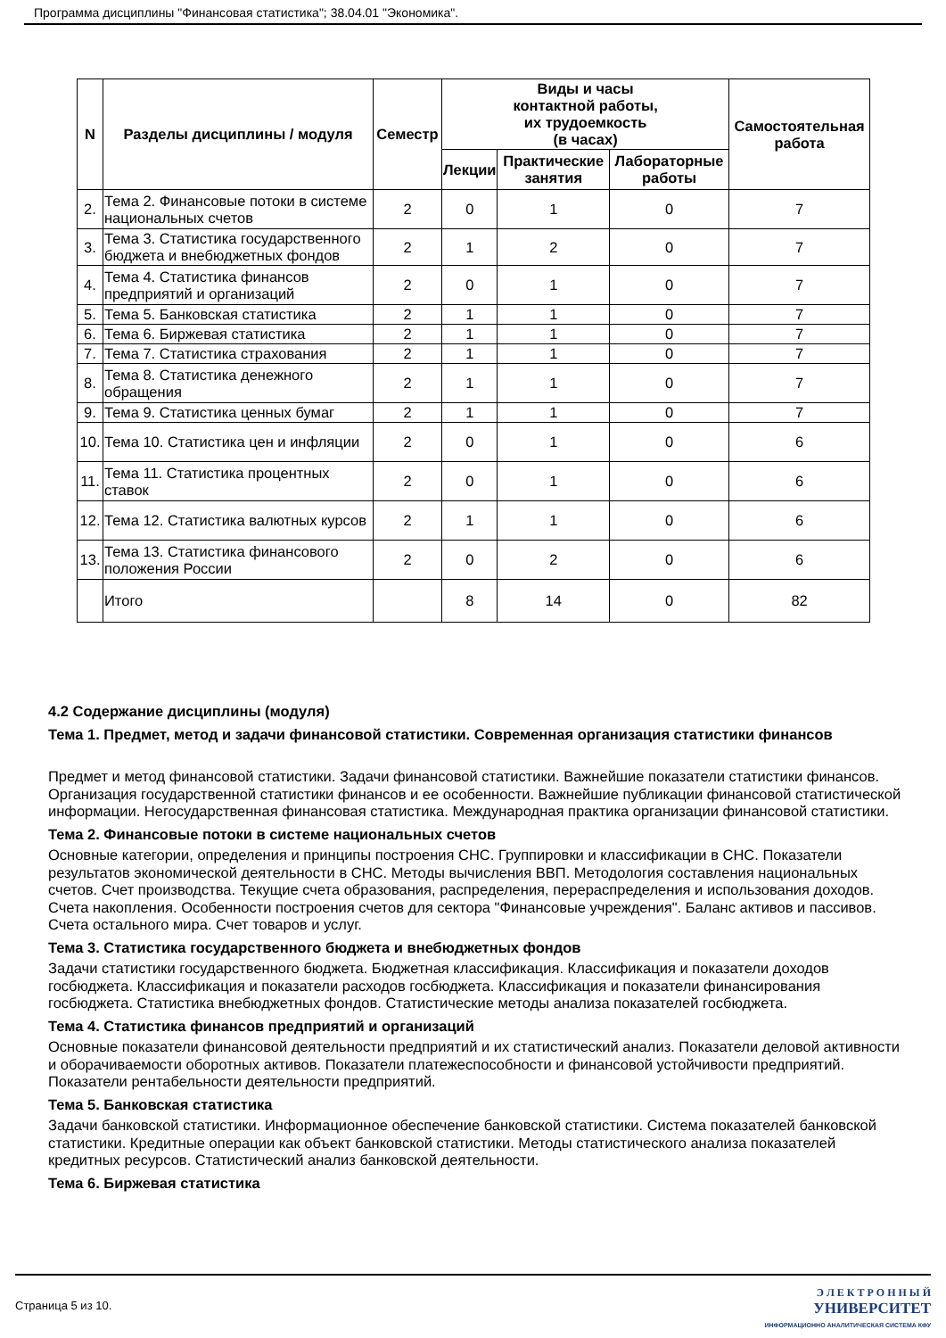Программа дисциплины "Финансовая статистика"; 38.04.01 "Экономика".
| N | Разделы дисциплины / модуля | Семестр | Виды и часы контактной работы, их трудоемкость (в часах) | | | Самостоятельная работа |
| --- | --- | --- | --- | --- | --- | --- |
| | | | Лекции | Практические занятия | Лабораторные работы | |
| 2. | Тема 2. Финансовые потоки в системе национальных счетов | 2 | 0 | 1 | 0 | 7 |
| 3. | Тема 3. Статистика государственного бюджета и внебюджетных фондов | 2 | 1 | 2 | 0 | 7 |
| 4. | Тема 4. Статистика финансов предприятий и организаций | 2 | 0 | 1 | 0 | 7 |
| 5. | Тема 5. Банковская статистика | 2 | 1 | 1 | 0 | 7 |
| 6. | Тема 6. Биржевая статистика | 2 | 1 | 1 | 0 | 7 |
| 7. | Тема 7. Статистика страхования | 2 | 1 | 1 | 0 | 7 |
| 8. | Тема 8. Статистика денежного обращения | 2 | 1 | 1 | 0 | 7 |
| 9. | Тема 9. Статистика ценных бумаг | 2 | 1 | 1 | 0 | 7 |
| 10. | Тема 10. Статистика цен и инфляции | 2 | 0 | 1 | 0 | 6 |
| 11. | Тема 11. Статистика процентных ставок | 2 | 0 | 1 | 0 | 6 |
| 12. | Тема 12. Статистика валютных курсов | 2 | 1 | 1 | 0 | 6 |
| 13. | Тема 13. Статистика финансового положения России | 2 | 0 | 2 | 0 | 6 |
| | Итого | | 8 | 14 | 0 | 82 |
4.2 Содержание дисциплины (модуля)
Тема 1. Предмет, метод и задачи финансовой статистики. Современная организация статистики финансов
Предмет и метод финансовой статистики. Задачи финансовой статистики. Важнейшие показатели статистики финансов. Организация государственной статистики финансов и ее особенности. Важнейшие публикации финансовой статистической информации. Негосударственная финансовая статистика. Международная практика организации финансовой статистики.
Тема 2. Финансовые потоки в системе национальных счетов
Основные категории, определения и принципы построения СНС. Группировки и классификации в СНС. Показатели результатов экономической деятельности в СНС. Методы вычисления ВВП. Методология составления национальных счетов. Счет производства. Текущие счета образования, распределения, перераспределения и использования доходов. Счета накопления. Особенности построения счетов для сектора "Финансовые учреждения". Баланс активов и пассивов. Счета остального мира. Счет товаров и услуг.
Тема 3. Статистика государственного бюджета и внебюджетных фондов
Задачи статистики государственного бюджета. Бюджетная классификация. Классификация и показатели доходов госбюджета. Классификация и показатели расходов госбюджета. Классификация и показатели финансирования госбюджета. Статистика внебюджетных фондов. Статистические методы анализа показателей госбюджета.
Тема 4. Статистика финансов предприятий и организаций
Основные показатели финансовой деятельности предприятий и их статистический анализ. Показатели деловой активности и оборачиваемости оборотных активов. Показатели платежеспособности и финансовой устойчивости предприятий. Показатели рентабельности деятельности предприятий.
Тема 5. Банковская статистика
Задачи банковской статистики. Информационное обеспечение банковской статистики. Система показателей банковской статистики. Кредитные операции как объект банковской статистики. Методы статистического анализа показателей кредитных ресурсов. Статистический анализ банковской деятельности.
Тема 6. Биржевая статистика
Страница 5 из 10.
Э Л Е К Т Р О Н Н Ы Й
УНИВЕРСИТЕТ
ИНФОРМАЦИОННО АНАЛИТИЧЕСКАЯ СИСТЕМА КФУ